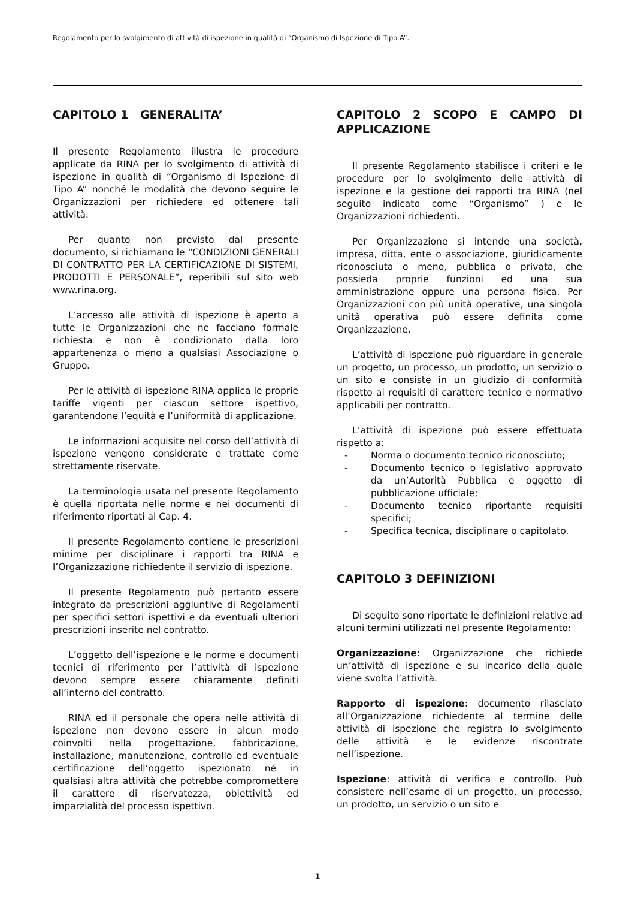Regolamento per lo svolgimento di attività di ispezione in qualità di “Organismo di Ispezione di Tipo A”.
CAPITOLO 1 GENERALITA’
Il presente Regolamento illustra le procedure applicate da RINA per lo svolgimento di attività di ispezione in qualità di “Organismo di Ispezione di Tipo A” nonché le modalità che devono seguire le Organizzazioni per richiedere ed ottenere tali attività.
Per quanto non previsto dal presente documento, si richiamano le “CONDIZIONI GENERALI DI CONTRATTO PER LA CERTIFICAZIONE DI SISTEMI, PRODOTTI E PERSONALE”, reperibili sul sito web www.rina.org.
L’accesso alle attività di ispezione è aperto a tutte le Organizzazioni che ne facciano formale richiesta e non è condizionato dalla loro appartenenza o meno a qualsiasi Associazione o Gruppo.
Per le attività di ispezione RINA applica le proprie tariffe vigenti per ciascun settore ispettivo, garantendone l’equità e l’uniformità di applicazione.
Le informazioni acquisite nel corso dell’attività di ispezione vengono considerate e trattate come strettamente riservate.
La terminologia usata nel presente Regolamento è quella riportata nelle norme e nei documenti di riferimento riportati al Cap. 4.
Il presente Regolamento contiene le prescrizioni minime per disciplinare i rapporti tra RINA e l’Organizzazione richiedente il servizio di ispezione.
Il presente Regolamento può pertanto essere integrato da prescrizioni aggiuntive di Regolamenti per specifici settori ispettivi e da eventuali ulteriori prescrizioni inserite nel contratto.
L’oggetto dell’ispezione e le norme e documenti tecnici di riferimento per l’attività di ispezione devono sempre essere chiaramente definiti all’interno del contratto.
RINA ed il personale che opera nelle attività di ispezione non devono essere in alcun modo coinvolti nella progettazione, fabbricazione, installazione, manutenzione, controllo ed eventuale certificazione dell’oggetto ispezionato né in qualsiasi altra attività che potrebbe compromettere il carattere di riservatezza, obiettività ed imparzialità del processo ispettivo.
CAPITOLO 2 SCOPO E CAMPO DI APPLICAZIONE
Il presente Regolamento stabilisce i criteri e le procedure per lo svolgimento delle attività di ispezione e la gestione dei rapporti tra RINA (nel seguito indicato come “Organismo” ) e le Organizzazioni richiedenti.
Per Organizzazione si intende una società, impresa, ditta, ente o associazione, giuridicamente riconosciuta o meno, pubblica o privata, che possieda proprie funzioni ed una sua amministrazione oppure una persona fisica. Per Organizzazioni con più unità operative, una singola unità operativa può essere definita come Organizzazione.
L’attività di ispezione può riguardare in generale un progetto, un processo, un prodotto, un servizio o un sito e consiste in un giudizio di conformità rispetto ai requisiti di carattere tecnico e normativo applicabili per contratto.
L’attività di ispezione può essere effettuata rispetto a:
- Norma o documento tecnico riconosciuto;
- Documento tecnico o legislativo approvato da un’Autorità Pubblica e oggetto di pubblicazione ufficiale;
- Documento tecnico riportante requisiti specifici;
- Specifica tecnica, disciplinare o capitolato.
CAPITOLO 3 DEFINIZIONI
Di seguito sono riportate le definizioni relative ad alcuni termini utilizzati nel presente Regolamento:
Organizzazione: Organizzazione che richiede un’attività di ispezione e su incarico della quale viene svolta l’attività.
Rapporto di ispezione: documento rilasciato all’Organizzazione richiedente al termine delle attività di ispezione che registra lo svolgimento delle attività e le evidenze riscontrate nell’ispezione.
Ispezione: attività di verifica e controllo. Può consistere nell’esame di un progetto, un processo, un prodotto, un servizio o un sito e
1